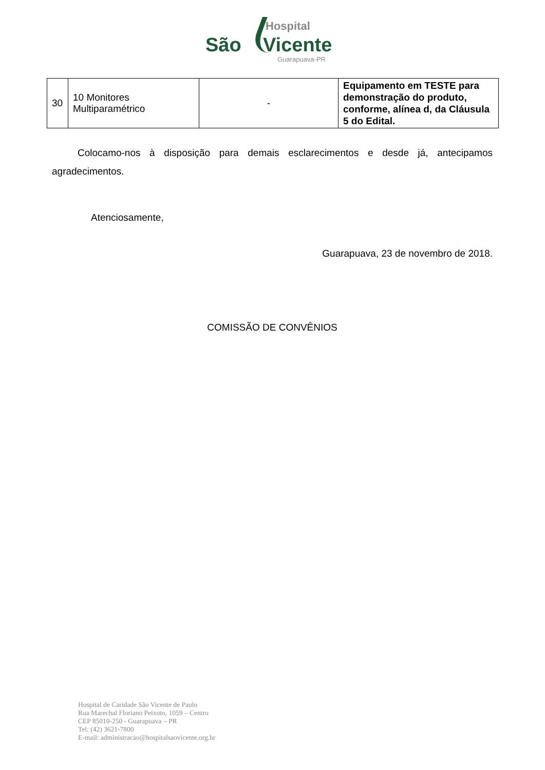Hospital
São Vicente
Guarapuava-PR
| 30 | 10 Monitores Multiparamétrico | - | Equipamento em TESTE para demonstração do produto, conforme, alínea d, da Cláusula 5 do Edital. |
Colocamo-nos à disposição para demais esclarecimentos e desde já, antecipamos agradecimentos.
Atenciosamente,
Guarapuava, 23 de novembro de 2018.
COMISSÃO DE CONVÊNIOS
Hospital de Caridade São Vicente de Paulo
Rua Marechal Floriano Peixoto, 1059 – Centro
CEP 85010-250 - Guarapuava – PR
Tel: (42) 3621-7800
E-mail: administracao@hospitalsaovicente.org.br